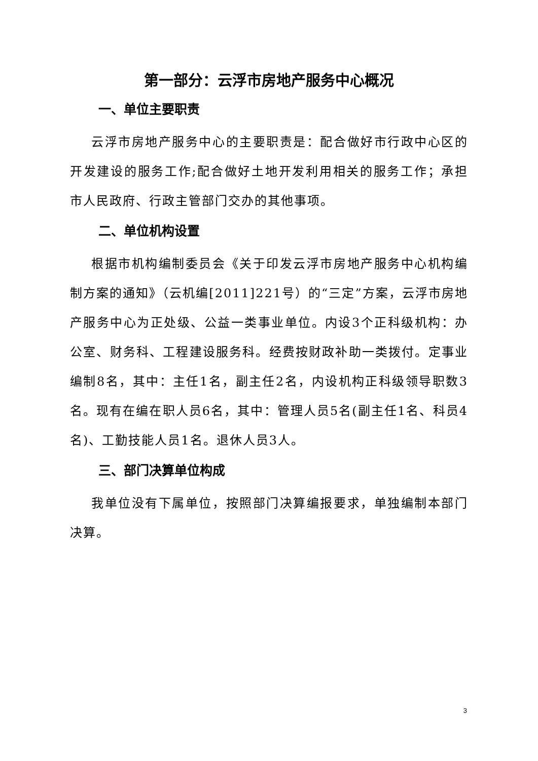第一部分：云浮市房地产服务中心概况
一、单位主要职责
云浮市房地产服务中心的主要职责是：配合做好市行政中心区的开发建设的服务工作;配合做好土地开发利用相关的服务工作；承担市人民政府、行政主管部门交办的其他事项。
二、单位机构设置
根据市机构编制委员会《关于印发云浮市房地产服务中心机构编制方案的通知》（云机编[2011]221号）的“三定”方案，云浮市房地产服务中心为正处级、公益一类事业单位。内设3个正科级机构：办公室、财务科、工程建设服务科。经费按财政补助一类拨付。定事业编制8名，其中：主任1名，副主任2名，内设机构正科级领导职数3名。现有在编在职人员6名，其中：管理人员5名(副主任1名、科员4名)、工勤技能人员1名。退休人员3人。
三、部门决算单位构成
我单位没有下属单位，按照部门决算编报要求，单独编制本部门决算。
3